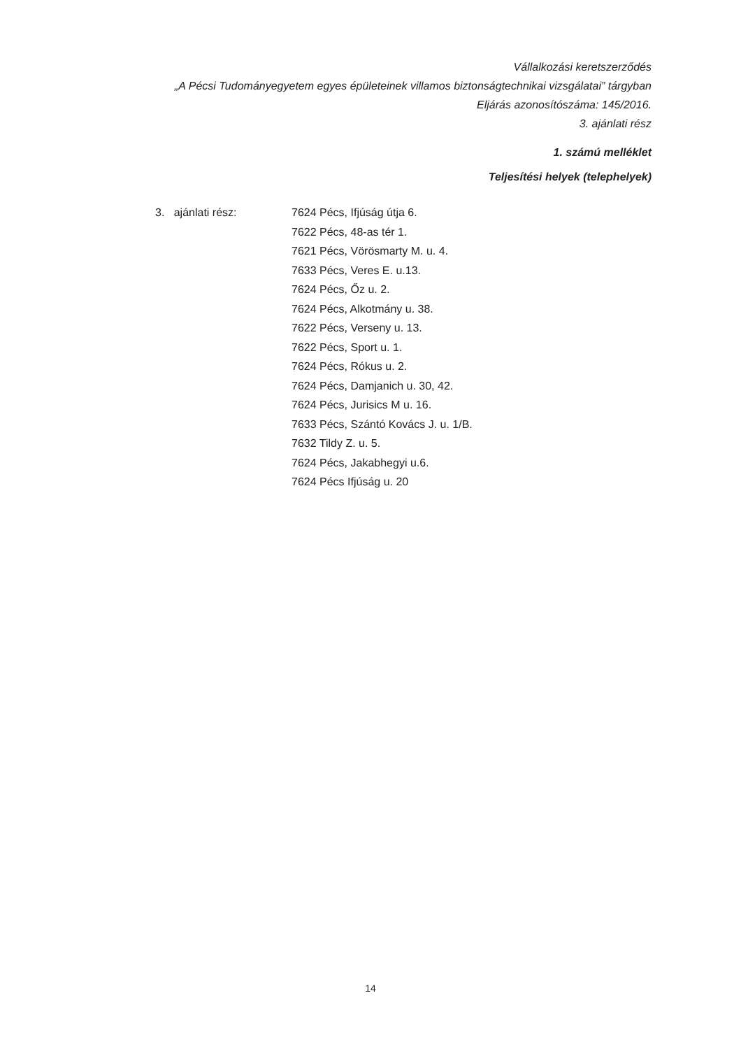Vállalkozási keretszerződés
„A Pécsi Tudományegyetem egyes épületeinek villamos biztonságtechnikai vizsgálatai” tárgyban
Eljárás azonosítószáma: 145/2016.
3. ajánlati rész
1. számú melléklet
Teljesítési helyek (telephelyek)
3. ajánlati rész: 7624 Pécs, Ifjúság útja 6.
7622 Pécs, 48-as tér 1.
7621 Pécs, Vörösmarty M. u. 4.
7633 Pécs, Veres E. u.13.
7624 Pécs, Őz u. 2.
7624 Pécs, Alkotmány u. 38.
7622 Pécs, Verseny u. 13.
7622 Pécs, Sport u. 1.
7624 Pécs, Rókus u. 2.
7624 Pécs, Damjanich u. 30, 42.
7624 Pécs, Jurisics M u. 16.
7633 Pécs, Szántó Kovács J. u. 1/B.
7632 Tildy Z. u. 5.
7624 Pécs, Jakabhegyi u.6.
7624 Pécs Ifjúság u. 20
14